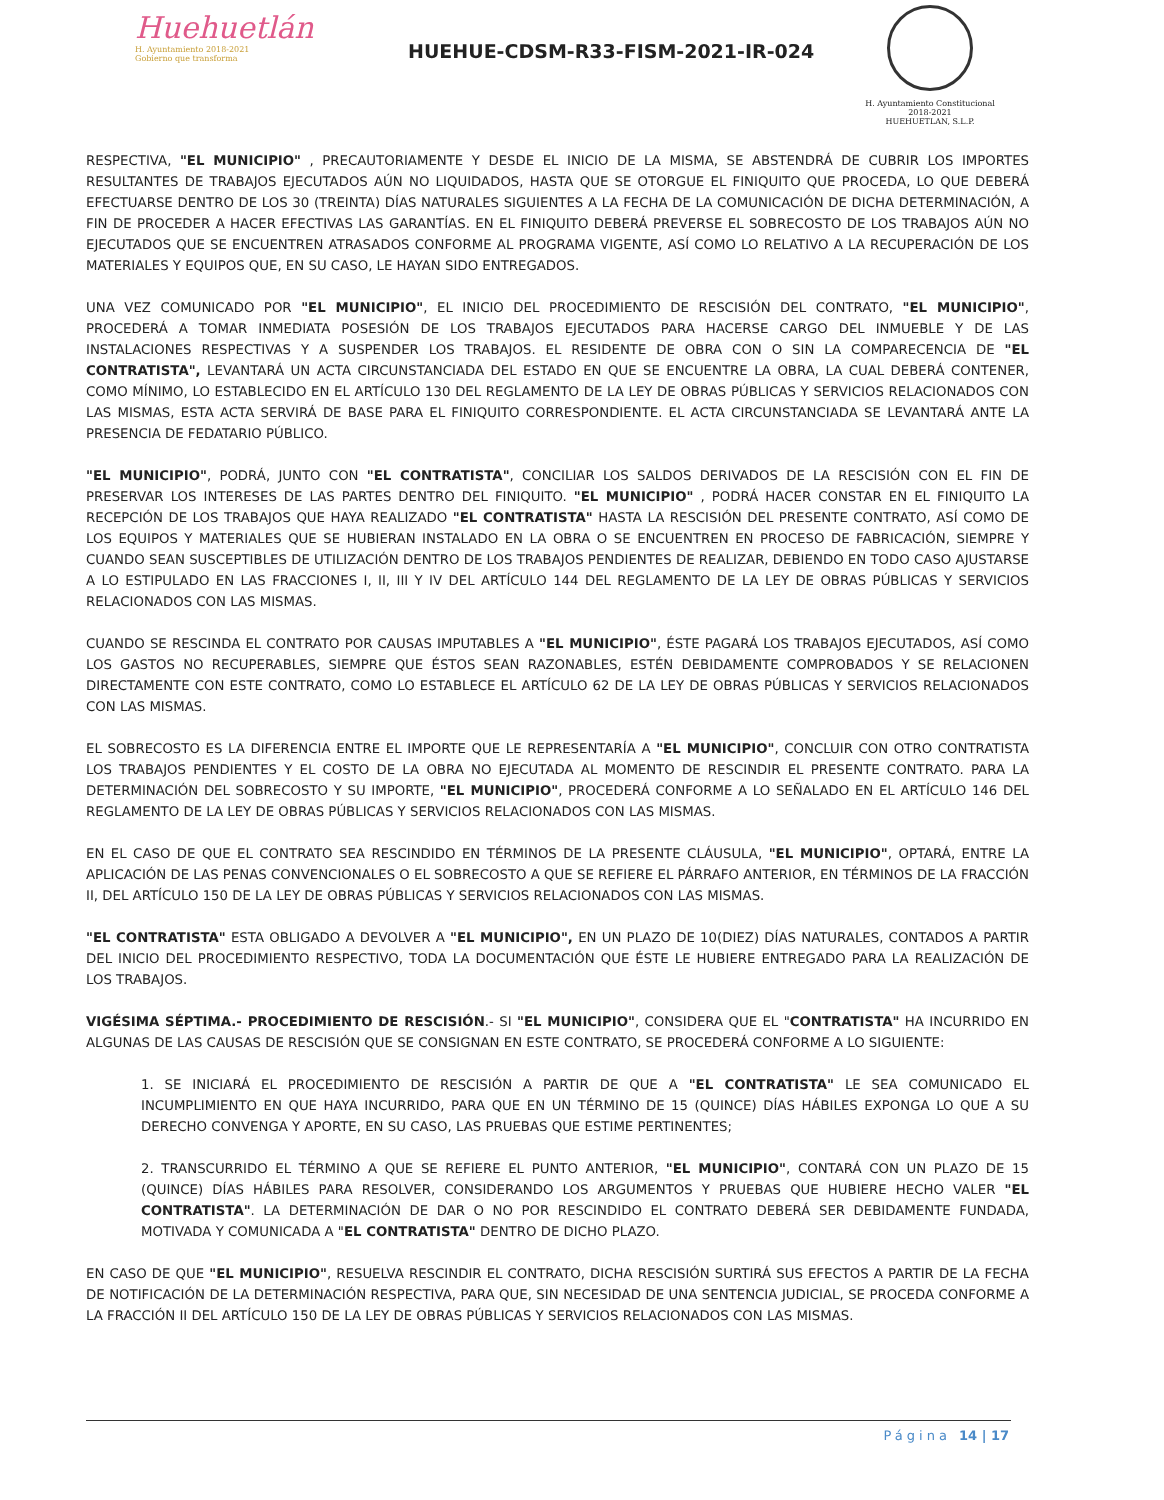Huehuetlán
H. Ayuntamiento 2018-2021
Gobierno que transforma
HUEHUE-CDSM-R33-FISM-2021-IR-024
H. Ayuntamiento Constitucional
2018-2021
HUEHUETLAN, S.L.P.
RESPECTIVA, "EL MUNICIPIO" , PRECAUTORIAMENTE Y DESDE EL INICIO DE LA MISMA, SE ABSTENDRÁ DE CUBRIR LOS IMPORTES RESULTANTES DE TRABAJOS EJECUTADOS AÚN NO LIQUIDADOS, HASTA QUE SE OTORGUE EL FINIQUITO QUE PROCEDA, LO QUE DEBERÁ EFECTUARSE DENTRO DE LOS 30 (TREINTA) DÍAS NATURALES SIGUIENTES A LA FECHA DE LA COMUNICACIÓN DE DICHA DETERMINACIÓN, A FIN DE PROCEDER A HACER EFECTIVAS LAS GARANTÍAS. EN EL FINIQUITO DEBERÁ PREVERSE EL SOBRECOSTO DE LOS TRABAJOS AÚN NO EJECUTADOS QUE SE ENCUENTREN ATRASADOS CONFORME AL PROGRAMA VIGENTE, ASÍ COMO LO RELATIVO A LA RECUPERACIÓN DE LOS MATERIALES Y EQUIPOS QUE, EN SU CASO, LE HAYAN SIDO ENTREGADOS.
UNA VEZ COMUNICADO POR "EL MUNICIPIO", EL INICIO DEL PROCEDIMIENTO DE RESCISIÓN DEL CONTRATO, "EL MUNICIPIO", PROCEDERÁ A TOMAR INMEDIATA POSESIÓN DE LOS TRABAJOS EJECUTADOS PARA HACERSE CARGO DEL INMUEBLE Y DE LAS INSTALACIONES RESPECTIVAS Y A SUSPENDER LOS TRABAJOS. EL RESIDENTE DE OBRA CON O SIN LA COMPARECENCIA DE "EL CONTRATISTA", LEVANTARÁ UN ACTA CIRCUNSTANCIADA DEL ESTADO EN QUE SE ENCUENTRE LA OBRA, LA CUAL DEBERÁ CONTENER, COMO MÍNIMO, LO ESTABLECIDO EN EL ARTÍCULO 130 DEL REGLAMENTO DE LA LEY DE OBRAS PÚBLICAS Y SERVICIOS RELACIONADOS CON LAS MISMAS, ESTA ACTA SERVIRÁ DE BASE PARA EL FINIQUITO CORRESPONDIENTE. EL ACTA CIRCUNSTANCIADA SE LEVANTARÁ ANTE LA PRESENCIA DE FEDATARIO PÚBLICO.
"EL MUNICIPIO", PODRÁ, JUNTO CON "EL CONTRATISTA", CONCILIAR LOS SALDOS DERIVADOS DE LA RESCISIÓN CON EL FIN DE PRESERVAR LOS INTERESES DE LAS PARTES DENTRO DEL FINIQUITO. "EL MUNICIPIO" , PODRÁ HACER CONSTAR EN EL FINIQUITO LA RECEPCIÓN DE LOS TRABAJOS QUE HAYA REALIZADO "EL CONTRATISTA" HASTA LA RESCISIÓN DEL PRESENTE CONTRATO, ASÍ COMO DE LOS EQUIPOS Y MATERIALES QUE SE HUBIERAN INSTALADO EN LA OBRA O SE ENCUENTREN EN PROCESO DE FABRICACIÓN, SIEMPRE Y CUANDO SEAN SUSCEPTIBLES DE UTILIZACIÓN DENTRO DE LOS TRABAJOS PENDIENTES DE REALIZAR, DEBIENDO EN TODO CASO AJUSTARSE A LO ESTIPULADO EN LAS FRACCIONES I, II, III Y IV DEL ARTÍCULO 144 DEL REGLAMENTO DE LA LEY DE OBRAS PÚBLICAS Y SERVICIOS RELACIONADOS CON LAS MISMAS.
CUANDO SE RESCINDA EL CONTRATO POR CAUSAS IMPUTABLES A "EL MUNICIPIO", ÉSTE PAGARÁ LOS TRABAJOS EJECUTADOS, ASÍ COMO LOS GASTOS NO RECUPERABLES, SIEMPRE QUE ÉSTOS SEAN RAZONABLES, ESTÉN DEBIDAMENTE COMPROBADOS Y SE RELACIONEN DIRECTAMENTE CON ESTE CONTRATO, COMO LO ESTABLECE EL ARTÍCULO 62 DE LA LEY DE OBRAS PÚBLICAS Y SERVICIOS RELACIONADOS CON LAS MISMAS.
EL SOBRECOSTO ES LA DIFERENCIA ENTRE EL IMPORTE QUE LE REPRESENTARÍA A "EL MUNICIPIO", CONCLUIR CON OTRO CONTRATISTA LOS TRABAJOS PENDIENTES Y EL COSTO DE LA OBRA NO EJECUTADA AL MOMENTO DE RESCINDIR EL PRESENTE CONTRATO. PARA LA DETERMINACIÓN DEL SOBRECOSTO Y SU IMPORTE, "EL MUNICIPIO", PROCEDERÁ CONFORME A LO SEÑALADO EN EL ARTÍCULO 146 DEL REGLAMENTO DE LA LEY DE OBRAS PÚBLICAS Y SERVICIOS RELACIONADOS CON LAS MISMAS.
EN EL CASO DE QUE EL CONTRATO SEA RESCINDIDO EN TÉRMINOS DE LA PRESENTE CLÁUSULA, "EL MUNICIPIO", OPTARÁ, ENTRE LA APLICACIÓN DE LAS PENAS CONVENCIONALES O EL SOBRECOSTO A QUE SE REFIERE EL PÁRRAFO ANTERIOR, EN TÉRMINOS DE LA FRACCIÓN II, DEL ARTÍCULO 150 DE LA LEY DE OBRAS PÚBLICAS Y SERVICIOS RELACIONADOS CON LAS MISMAS.
"EL CONTRATISTA" ESTA OBLIGADO A DEVOLVER A "EL MUNICIPIO", EN UN PLAZO DE 10(DIEZ) DÍAS NATURALES, CONTADOS A PARTIR DEL INICIO DEL PROCEDIMIENTO RESPECTIVO, TODA LA DOCUMENTACIÓN QUE ÉSTE LE HUBIERE ENTREGADO PARA LA REALIZACIÓN DE LOS TRABAJOS.
VIGÉSIMA SÉPTIMA.- PROCEDIMIENTO DE RESCISIÓN.- SI "EL MUNICIPIO", CONSIDERA QUE EL "CONTRATISTA" HA INCURRIDO EN ALGUNAS DE LAS CAUSAS DE RESCISIÓN QUE SE CONSIGNAN EN ESTE CONTRATO, SE PROCEDERÁ CONFORME A LO SIGUIENTE:
1. SE INICIARÁ EL PROCEDIMIENTO DE RESCISIÓN A PARTIR DE QUE A "EL CONTRATISTA" LE SEA COMUNICADO EL INCUMPLIMIENTO EN QUE HAYA INCURRIDO, PARA QUE EN UN TÉRMINO DE 15 (QUINCE) DÍAS HÁBILES EXPONGA LO QUE A SU DERECHO CONVENGA Y APORTE, EN SU CASO, LAS PRUEBAS QUE ESTIME PERTINENTES;
2. TRANSCURRIDO EL TÉRMINO A QUE SE REFIERE EL PUNTO ANTERIOR, "EL MUNICIPIO", CONTARÁ CON UN PLAZO DE 15 (QUINCE) DÍAS HÁBILES PARA RESOLVER, CONSIDERANDO LOS ARGUMENTOS Y PRUEBAS QUE HUBIERE HECHO VALER "EL CONTRATISTA". LA DETERMINACIÓN DE DAR O NO POR RESCINDIDO EL CONTRATO DEBERÁ SER DEBIDAMENTE FUNDADA, MOTIVADA Y COMUNICADA A "EL CONTRATISTA" DENTRO DE DICHO PLAZO.
EN CASO DE QUE "EL MUNICIPIO", RESUELVA RESCINDIR EL CONTRATO, DICHA RESCISIÓN SURTIRÁ SUS EFECTOS A PARTIR DE LA FECHA DE NOTIFICACIÓN DE LA DETERMINACIÓN RESPECTIVA, PARA QUE, SIN NECESIDAD DE UNA SENTENCIA JUDICIAL, SE PROCEDA CONFORME A LA FRACCIÓN II DEL ARTÍCULO 150 DE LA LEY DE OBRAS PÚBLICAS Y SERVICIOS RELACIONADOS CON LAS MISMAS.
Página 14 | 17